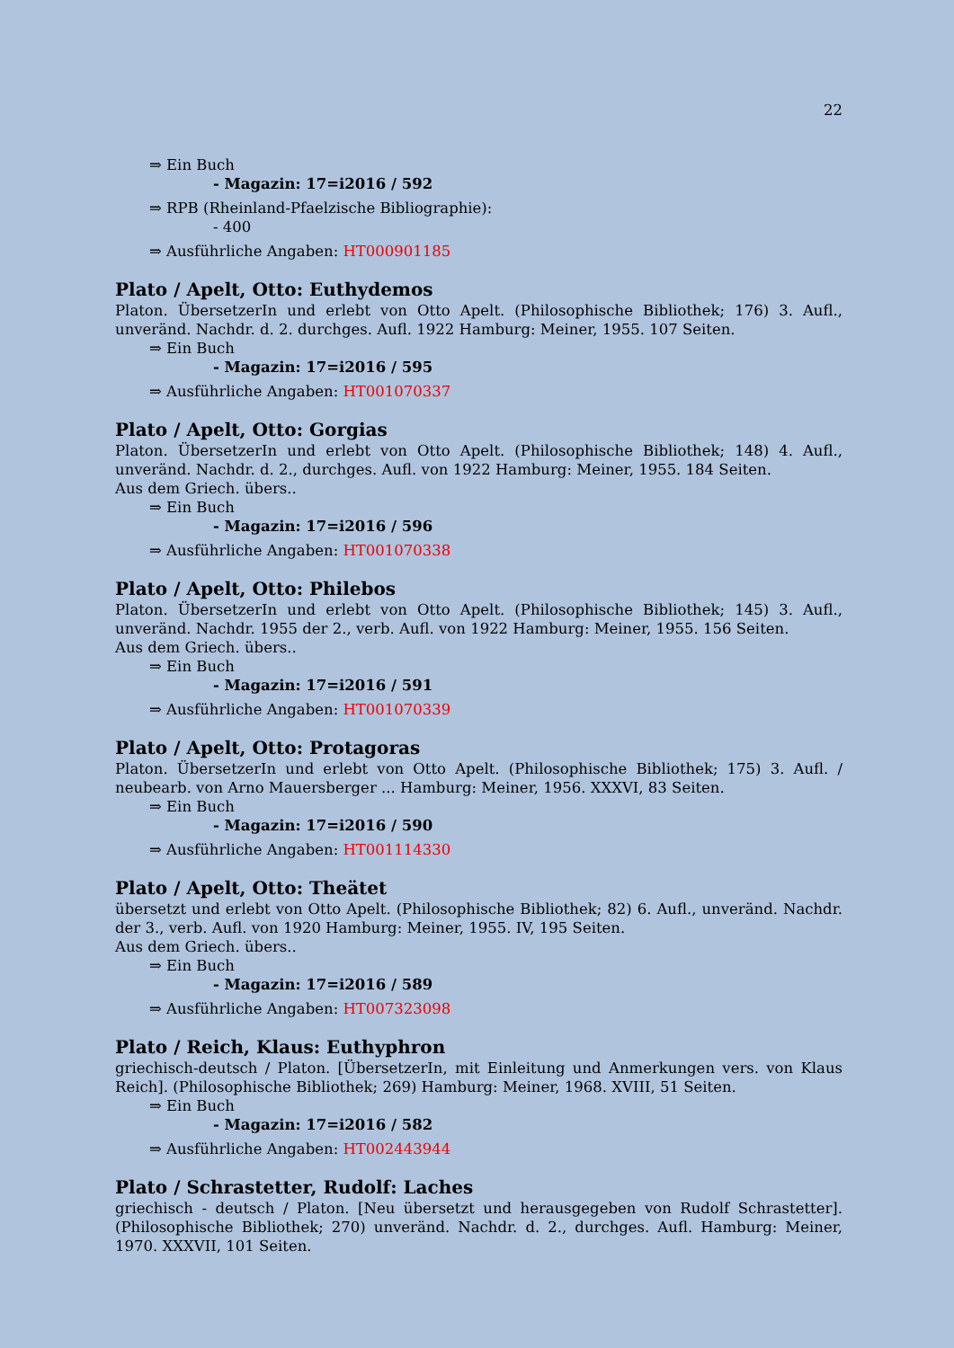22
⇒ Ein Buch
- Magazin: 17=i2016 / 592
⇒ RPB (Rheinland-Pfaelzische Bibliographie):
- 400
⇒ Ausführliche Angaben: HT000901185
Plato / Apelt, Otto: Euthydemos
Platon. ÜbersetzerIn und erlebt von Otto Apelt. (Philosophische Bibliothek; 176) 3. Aufl., unveränd. Nachdr. d. 2. durchges. Aufl. 1922 Hamburg: Meiner, 1955. 107 Seiten.
⇒ Ein Buch
- Magazin: 17=i2016 / 595
⇒ Ausführliche Angaben: HT001070337
Plato / Apelt, Otto: Gorgias
Platon. ÜbersetzerIn und erlebt von Otto Apelt. (Philosophische Bibliothek; 148) 4. Aufl., unveränd. Nachdr. d. 2., durchges. Aufl. von 1922 Hamburg: Meiner, 1955. 184 Seiten.
Aus dem Griech. übers..
⇒ Ein Buch
- Magazin: 17=i2016 / 596
⇒ Ausführliche Angaben: HT001070338
Plato / Apelt, Otto: Philebos
Platon. ÜbersetzerIn und erlebt von Otto Apelt. (Philosophische Bibliothek; 145) 3. Aufl., unveränd. Nachdr. 1955 der 2., verb. Aufl. von 1922 Hamburg: Meiner, 1955. 156 Seiten.
Aus dem Griech. übers..
⇒ Ein Buch
- Magazin: 17=i2016 / 591
⇒ Ausführliche Angaben: HT001070339
Plato / Apelt, Otto: Protagoras
Platon. ÜbersetzerIn und erlebt von Otto Apelt. (Philosophische Bibliothek; 175) 3. Aufl. / neubearb. von Arno Mauersberger ... Hamburg: Meiner, 1956. XXXVI, 83 Seiten.
⇒ Ein Buch
- Magazin: 17=i2016 / 590
⇒ Ausführliche Angaben: HT001114330
Plato / Apelt, Otto: Theätet
übersetzt und erlebt von Otto Apelt. (Philosophische Bibliothek; 82) 6. Aufl., unveränd. Nachdr. der 3., verb. Aufl. von 1920 Hamburg: Meiner, 1955. IV, 195 Seiten.
Aus dem Griech. übers..
⇒ Ein Buch
- Magazin: 17=i2016 / 589
⇒ Ausführliche Angaben: HT007323098
Plato / Reich, Klaus: Euthyphron
griechisch-deutsch / Platon. [ÜbersetzerIn, mit Einleitung und Anmerkungen vers. von Klaus Reich]. (Philosophische Bibliothek; 269) Hamburg: Meiner, 1968. XVIII, 51 Seiten.
⇒ Ein Buch
- Magazin: 17=i2016 / 582
⇒ Ausführliche Angaben: HT002443944
Plato / Schrastetter, Rudolf: Laches
griechisch - deutsch / Platon. [Neu übersetzt und herausgegeben von Rudolf Schrastetter]. (Philosophische Bibliothek; 270) unveränd. Nachdr. d. 2., durchges. Aufl. Hamburg: Meiner, 1970. XXXVII, 101 Seiten.